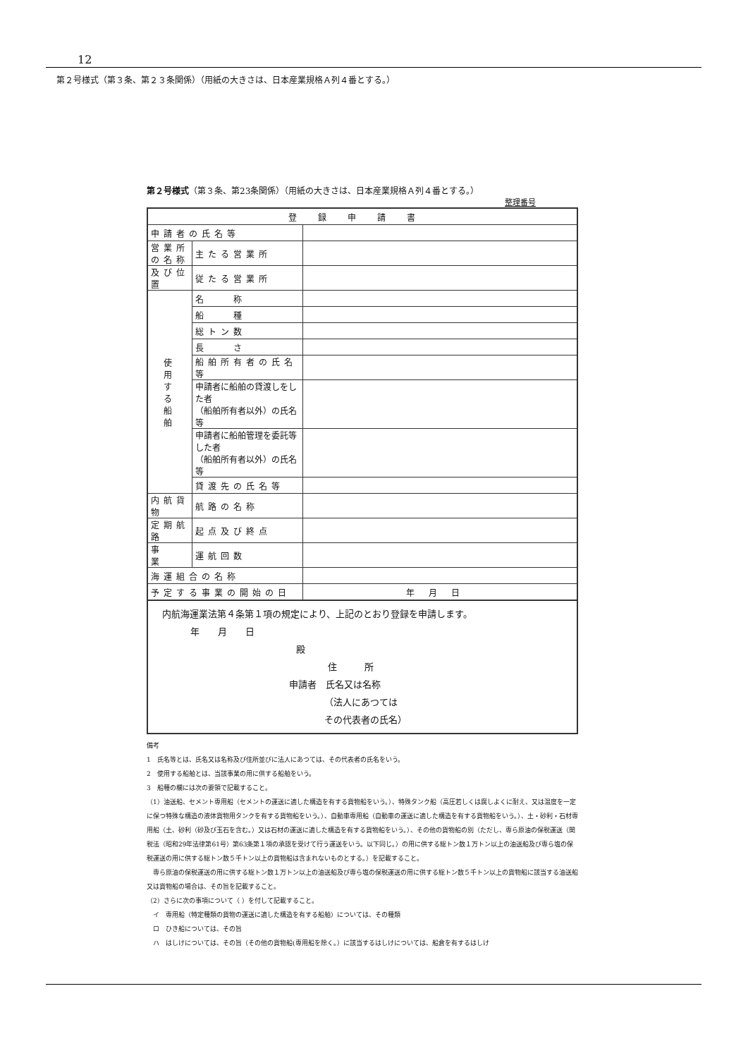12
第２号様式（第３条、第２３条関係）（用紙の大きさは、日本産業規格Ａ列４番とする。）
第２号様式（第３条、第23条関係）（用紙の大きさは、日本産業規格Ａ列４番とする。）
整理番号
| 登録申請書 | | |
| 申請者の氏名等 | | |
| 営業所の名称 | 主たる営業所 | |
| 及び位置 | 従たる営業所 | |
| 使 用 す る 船 舶 | 名 称 | |
| | 船 種 | |
| | 総トン数 | |
| | 長 さ | |
| | 船舶所有者の氏名等 | |
| | 申請者に船舶の貸渡しをした者 （船舶所有者以外）の氏名等 | |
| | 申請者に船舶管理を委託等した者 （船舶所有者以外）の氏名等 | |
| | 貸渡先の氏名等 | |
| 内航貨物 | 航路の名称 | |
| 定期航路 | 起点及び終点 | |
| 事 業 | 運航回数 | |
| 海運組合の名称 | | |
| 予定する事業の開始の日 | | 年月日 |
内航海運業法第４条第１項の規定により、上記のとおり登録を申請します。
年　　月　　日
殿
住　　　所
申請者　氏名又は名称
（法人にあつては
その代表者の氏名）
備考
1　氏名等とは、氏名又は名称及び住所並びに法人にあつては、その代表者の氏名をいう。
2　使用する船舶とは、当該事業の用に供する船舶をいう。
3　船種の欄には次の要領で記載すること。
（1）油送船、セメント専用船（セメントの運送に適した構造を有する貨物船をいう。）、特殊タンク船（高圧若しくは腐しよくに耐え、又は温度を一定に保つ特殊な構造の液体貨物用タンクを有する貨物船をいう。）、自動車専用船（自動車の運送に適した構造を有する貨物船をいう。）、土・砂利・石材専用船（土、砂利（砂及び玉石を含む。）又は石材の運送に適した構造を有する貨物船をいう。）、その他の貨物船の別（ただし、専ら原油の保税運送（関税法（昭和29年法律第61号）第63条第１項の承認を受けて行う運送をいう。以下同じ。）の用に供する総トン数１万トン以上の油送船及び専ら塩の保税運送の用に供する総トン数５千トン以上の貨物船は含まれないものとする。）を記載すること。
　専ら原油の保税運送の用に供する総トン数１万トン以上の油送船及び専ら塩の保税運送の用に供する総トン数５千トン以上の貨物船に該当する油送船又は貨物船の場合は、その旨を記載すること。
（2）さらに次の事項について（ ）を付して記載すること。
　イ　専用船（特定種類の貨物の運送に適した構造を有する船舶）については、その種類
　ロ　ひき船については、その旨
　ハ　はしけについては、その旨（その他の貨物船(専用船を除く。）に該当するはしけについては、船倉を有するはしけ